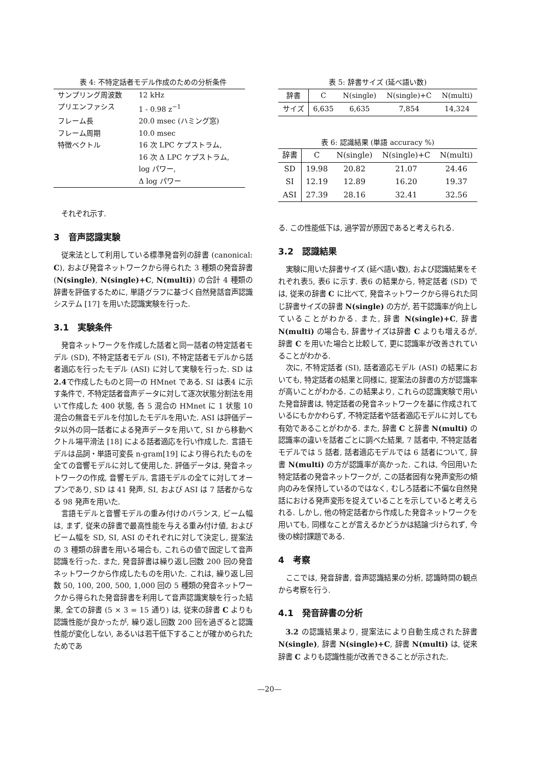表 4: 不特定話者モデル作成のための分析条件
| サンプリング周波数 | 12 kHz |
| プリエンファシス | 1 - 0.98 z<sup>−1</sup> |
| フレーム長 | 20.0 msec (ハミング窓) |
| フレーム周期 | 10.0 msec |
| 特徴ベクトル | 16 次 LPC ケプストラム, 16 次 Δ LPC ケプストラム, log パワー, Δ log パワー |
それぞれ示す.
3　音声認識実験
従来法として利用している標準発音列の辞書 (canonical: C), および発音ネットワークから得られた 3 種類の発音辞書 (N(single), N(single)+C, N(multi)) の合計 4 種類の辞書を評価するために, 単語グラフに基づく自然発話音声認識システム [17] を用いた認識実験を行った.
3.1　実験条件
発音ネットワークを作成した話者と同一話者の特定話者モデル (SD), 不特定話者モデル (SI), 不特定話者モデルから話者適応を行ったモデル (ASI) に対して実験を行った. SD は 2.4で作成したものと同一の HMnet である. SI は表4 に示す条件で, 不特定話者音声データに対して逐次状態分割法を用いて作成した 400 状態, 各 5 混合の HMnet に 1 状態 10 混合の無音モデルを付加したモデルを用いた. ASI は評価データ以外の同一話者による発声データを用いて, SI から移動ベクトル場平滑法 [18] による話者適応を行い作成した. 言語モデルは品詞・単語可変長 n-gram[19] により得られたものを全ての音響モデルに対して使用した. 評価データは, 発音ネットワークの作成, 音響モデル, 言語モデルの全てに対してオープンであり, SD は 41 発声, SI, および ASI は 7 話者からなる 98 発声を用いた.
言語モデルと音響モデルの重み付けのバランス, ビーム幅は, まず, 従来の辞書で最高性能を与える重み付け値, およびビーム幅を SD, SI, ASI のそれぞれに対して決定し, 提案法の 3 種類の辞書を用いる場合も, これらの値で固定して音声認識を行った. また, 発音辞書は繰り返し回数 200 回の発音ネットワークから作成したものを用いた. これは, 繰り返し回数 50, 100, 200, 500, 1,000 回の 5 種類の発音ネットワークから得られた発音辞書を利用して音声認識実験を行った結果, 全ての辞書 (5 × 3 = 15 通り) は, 従来の辞書 C よりも認識性能が良かったが, 繰り返し回数 200 回を過ぎると認識性能が変化しない, あるいは若干低下することが確かめられたためであ
表 5: 辞書サイズ (延べ語い数)
| 辞書 | C | N(single) | N(single)+C | N(multi) |
| --- | --- | --- | --- | --- |
| サイズ | 6,635 | 6,635 | 7,854 | 14,324 |
表 6: 認識結果 (単語 accuracy %)
| 辞書 | C | N(single) | N(single)+C | N(multi) |
| --- | --- | --- | --- | --- |
| SD | 19.98 | 20.82 | 21.07 | 24.46 |
| SI | 12.19 | 12.89 | 16.20 | 19.37 |
| ASI | 27.39 | 28.16 | 32.41 | 32.56 |
る. この性能低下は, 過学習が原因であると考えられる.
3.2　認識結果
実験に用いた辞書サイズ (延べ語い数), および認識結果をそれぞれ表5, 表6 に示す. 表6 の結果から, 特定話者 (SD) では, 従来の辞書 C に比べて, 発音ネットワークから得られた同じ辞書サイズの辞書 N(single) の方が, 若干認識率が向上していることがわかる. また, 辞書 N(single)+C, 辞書 N(multi) の場合も, 辞書サイズは辞書 C よりも増えるが, 辞書 C を用いた場合と比較して, 更に認識率が改善されていることがわかる.
次に, 不特定話者 (SI), 話者適応モデル (ASI) の結果においても, 特定話者の結果と同様に, 提案法の辞書の方が認識率が高いことがわかる. この結果より, これらの認識実験で用いた発音辞書は, 特定話者の発音ネットワークを基に作成されているにもかかわらず, 不特定話者や話者適応モデルに対しても有効であることがわかる. また, 辞書 C と辞書 N(multi) の認識率の違いを話者ごとに調べた結果, 7 話者中, 不特定話者モデルでは 5 話者, 話者適応モデルでは 6 話者について, 辞書 N(multi) の方が認識率が高かった. これは, 今回用いた特定話者の発音ネットワークが, この話者固有な発声変形の傾向のみを保持しているのではなく, むしろ話者に不偏な自然発話における発声変形を捉えていることを示していると考えられる. しかし, 他の特定話者から作成した発音ネットワークを用いても, 同様なことが言えるかどうかは結論づけられず, 今後の検討課題である.
4　考察
ここでは, 発音辞書, 音声認識結果の分析, 認識時間の観点から考察を行う.
4.1　発音辞書の分析
3.2 の認識結果より, 提案法により自動生成された辞書 N(single), 辞書 N(single)+C, 辞書 N(multi) は, 従来辞書 C よりも認識性能が改善できることが示された.
—20—